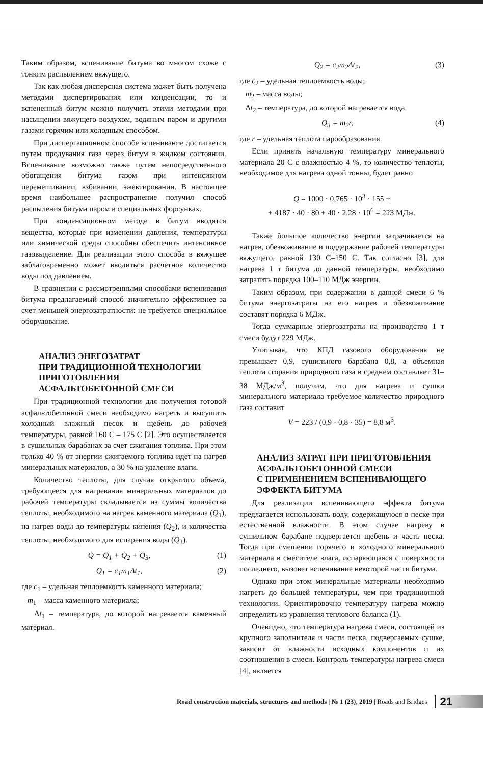Таким образом, вспенивание битума во многом схоже с тонким распылением вяжущего.
Так как любая дисперсная система может быть получена методами диспергирования или конденсации, то и вспененный битум можно получить этими методами при насыщении вяжущего воздухом, водяным паром и другими газами горячим или холодным способом.
При диспергационном способе вспенивание достигается путем продувания газа через битум в жидком состоянии. Вспенивание возможно также путем непосредственного обогащения битума газом при интенсивном перемешивании, взбивании, эжектировании. В настоящее время наибольшее распространение получил способ распыления битума паром в специальных форсунках.
При конденсационном методе в битум вводятся вещества, которые при изменении давления, температуры или химической среды способны обеспечить интенсивное газовыделение. Для реализации этого способа в вяжущее заблаговременно может вводиться расчетное количество воды под давлением.
В сравнении с рассмотренными способами вспенивания битума предлагаемый способ значительно эффективнее за счет меньшей энергозатратности: не требуется специальное оборудование.
АНАЛИЗ ЭНЕГОЗАТРАТ
ПРИ ТРАДИЦИОННОЙ ТЕХНОЛОГИИ ПРИГОТОВЛЕНИЯ
АСФАЛЬТОБЕТОННОЙ СМЕСИ
При традиционной технологии для получения готовой асфальтобетонной смеси необходимо нагреть и высушить холодный влажный песок и щебень до рабочей температуры, равной 160 С – 175 С [2]. Это осуществляется в сушильных барабанах за счет сжигания топлива. При этом только 40 % от энергии сжигаемого топлива идет на нагрев минеральных материалов, а 30 % на удаление влаги.
Количество теплоты, для случая открытого объема, требующееся для нагревания минеральных материалов до рабочей температуры складывается из суммы количества теплоты, необходимого на нагрев каменного материала (Q<sub>1</sub>), на нагрев воды до температуры кипения (Q<sub>2</sub>), и количества теплоты, необходимого для испарения воды (Q<sub>3</sub>).
Q = Q<sub>1</sub> + Q<sub>2</sub> + Q<sub>3</sub>, (1)
Q<sub>1</sub> = c<sub>1</sub>m<sub>1</sub>Δt<sub>1</sub>, (2)
где c<sub>1</sub> – удельная теплоемкость каменного материала;
m<sub>1</sub> – масса каменного материала;
Δt<sub>1</sub> – температура, до которой нагревается каменный материал.
Q<sub>2</sub> = c<sub>2</sub>m<sub>2</sub>Δt<sub>2</sub>, (3)
где c<sub>2</sub> – удельная теплоемкость воды;
m<sub>2</sub> – масса воды;
Δt<sub>2</sub> – температура, до которой нагревается вода.
Q<sub>3</sub> = m<sub>2</sub>r, (4)
где r – удельная теплота парообразования.
Если принять начальную температуру минерального материала 20 С с влажностью 4 %, то количество теплоты, необходимое для нагрева одной тонны, будет равно
Q = 1000 · 0,765 · 10<sup>3</sup> · 155 +
+ 4187 · 40 · 80 + 40 · 2,28 · 10<sup>6</sup> = 223 МДж.
Также большое количество энергии затрачивается на нагрев, обезвоживание и поддержание рабочей температуры вяжущего, равной 130 С–150 С. Так согласно [3], для нагрева 1 т битума до данной температуры, необходимо затратить порядка 100–110 МДж энергии.
Таким образом, при содержании в данной смеси 6 % битума энергозатраты на его нагрев и обезвоживание составят порядка 6 МДж.
Тогда суммарные энергозатраты на производство 1 т смеси будут 229 МДж.
Учитывая, что КПД газового оборудования не превышает 0,9, сушильного барабана 0,8, а объемная теплота сгорания природного газа в среднем составляет 31–38 МДж/м<sup>3</sup>, получим, что для нагрева и сушки минерального материала требуемое количество природного газа составит
V = 223 / (0,9 · 0,8 · 35) = 8,8 м<sup>3</sup>.
АНАЛИЗ ЗАТРАТ ПРИ ПРИГОТОВЛЕНИЯ
АСФАЛЬТОБЕТОННОЙ СМЕСИ
С ПРИМЕНЕНИЕМ ВСПЕНИВАЮЩЕГО
ЭФФЕКТА БИТУМА
Для реализации вспенивающего эффекта битума предлагается использовать воду, содержащуюся в песке при естественной влажности. В этом случае нагреву в сушильном барабане подвергается щебень и часть песка. Тогда при смешении горячего и холодного минерального материала в смесителе влага, испаряющаяся с поверхности последнего, вызовет вспенивание некоторой части битума.
Однако при этом минеральные материалы необходимо нагреть до большей температуры, чем при традиционной технологии. Ориентировочно температуру нагрева можно определить из уравнения теплового баланса (1).
Очевидно, что температура нагрева смеси, состоящей из крупного заполнителя и части песка, подвергаемых сушке, зависит от влажности исходных компонентов и их соотношения в смеси. Контроль температуры нагрева смеси [4], является
Road construction materials, structures and methods | № 1 (23), 2019 | Roads and Bridges 21